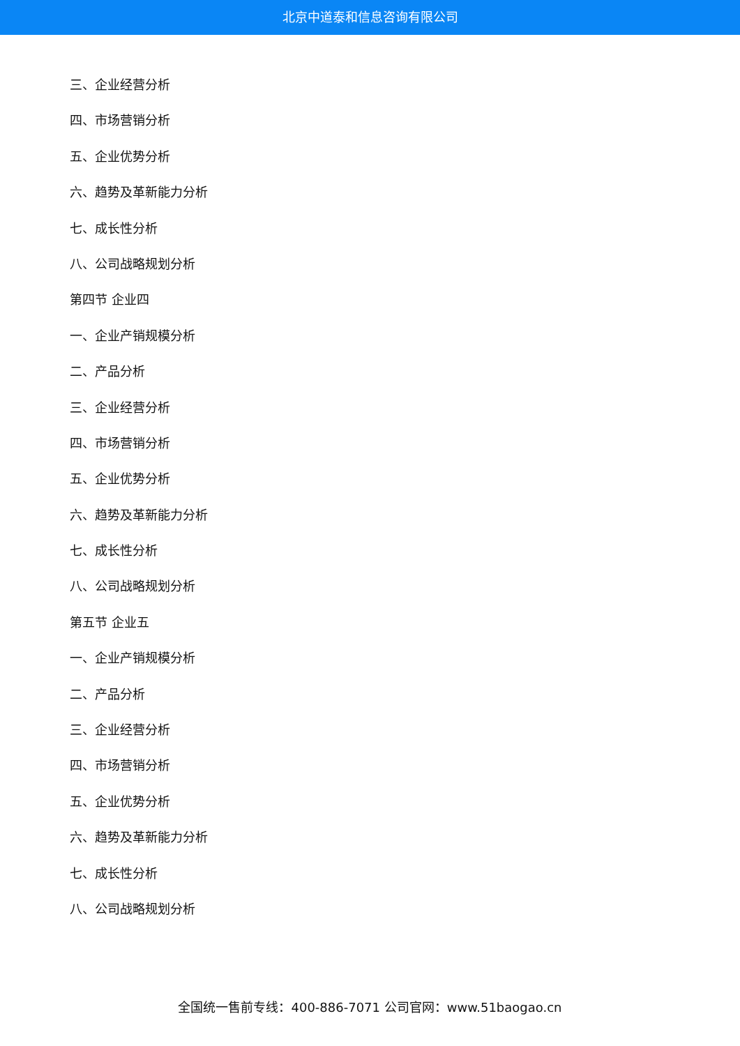北京中道泰和信息咨询有限公司
三、企业经营分析
四、市场营销分析
五、企业优势分析
六、趋势及革新能力分析
七、成长性分析
八、公司战略规划分析
第四节 企业四
一、企业产销规模分析
二、产品分析
三、企业经营分析
四、市场营销分析
五、企业优势分析
六、趋势及革新能力分析
七、成长性分析
八、公司战略规划分析
第五节 企业五
一、企业产销规模分析
二、产品分析
三、企业经营分析
四、市场营销分析
五、企业优势分析
六、趋势及革新能力分析
七、成长性分析
八、公司战略规划分析
全国统一售前专线：400-886-7071 公司官网：www.51baogao.cn